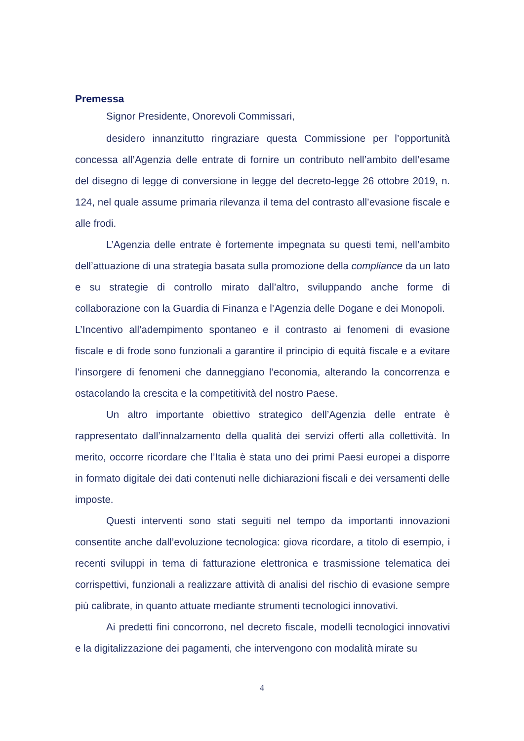Premessa
Signor Presidente, Onorevoli Commissari,
desidero innanzitutto ringraziare questa Commissione per l’opportunità concessa all’Agenzia delle entrate di fornire un contributo nell’ambito dell’esame del disegno di legge di conversione in legge del decreto-legge 26 ottobre 2019, n. 124, nel quale assume primaria rilevanza il tema del contrasto all’evasione fiscale e alle frodi.
L’Agenzia delle entrate è fortemente impegnata su questi temi, nell’ambito dell’attuazione di una strategia basata sulla promozione della compliance da un lato e su strategie di controllo mirato dall’altro, sviluppando anche forme di collaborazione con la Guardia di Finanza e l’Agenzia delle Dogane e dei Monopoli.
L’Incentivo all’adempimento spontaneo e il contrasto ai fenomeni di evasione fiscale e di frode sono funzionali a garantire il principio di equità fiscale e a evitare l’insorgere di fenomeni che danneggiano l’economia, alterando la concorrenza e ostacolando la crescita e la competitività del nostro Paese.
Un altro importante obiettivo strategico dell’Agenzia delle entrate è rappresentato dall’innalzamento della qualità dei servizi offerti alla collettività. In merito, occorre ricordare che l’Italia è stata uno dei primi Paesi europei a disporre in formato digitale dei dati contenuti nelle dichiarazioni fiscali e dei versamenti delle imposte.
Questi interventi sono stati seguiti nel tempo da importanti innovazioni consentite anche dall’evoluzione tecnologica: giova ricordare, a titolo di esempio, i recenti sviluppi in tema di fatturazione elettronica e trasmissione telematica dei corrispettivi, funzionali a realizzare attività di analisi del rischio di evasione sempre più calibrate, in quanto attuate mediante strumenti tecnologici innovativi.
Ai predetti fini concorrono, nel decreto fiscale, modelli tecnologici innovativi e la digitalizzazione dei pagamenti, che intervengono con modalità mirate su
4